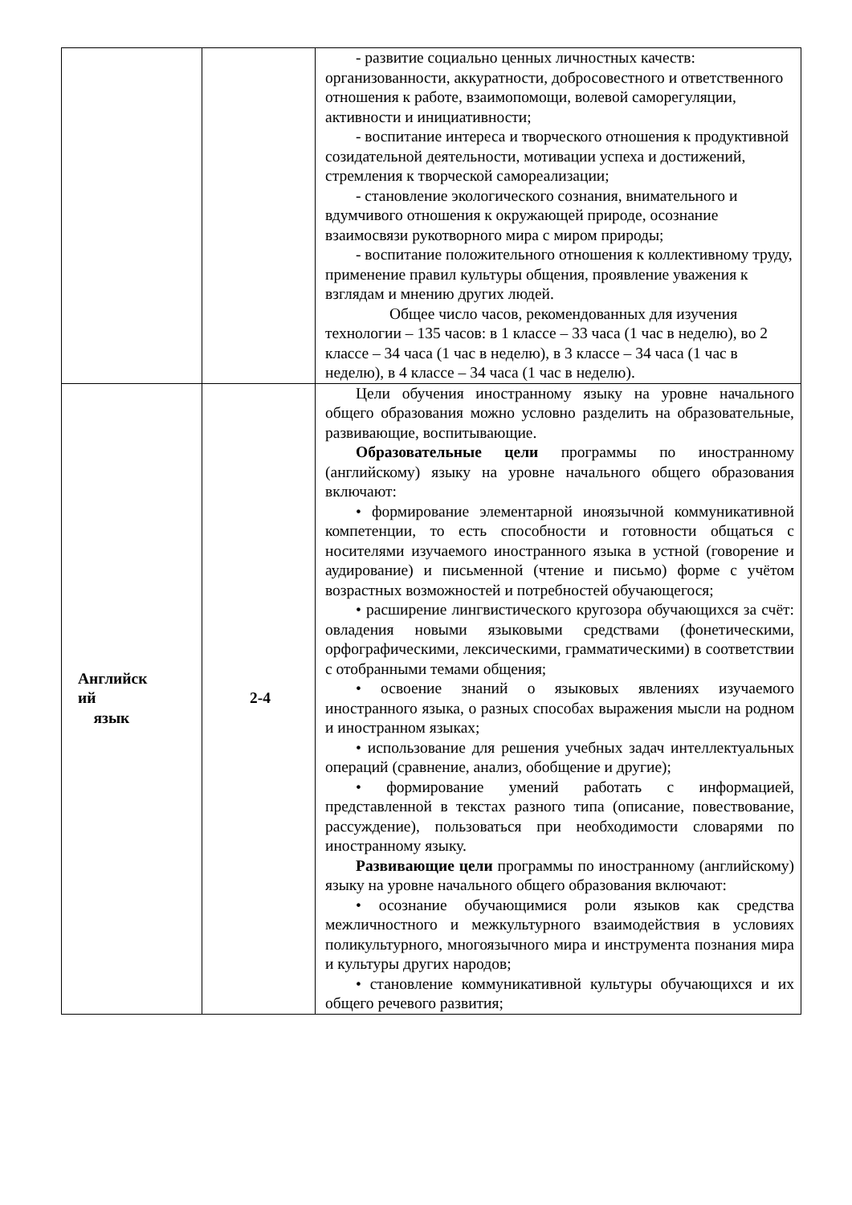| | | - развитие социально ценных личностных качеств: организованности, аккуратности, добросовестного и ответственного отношения к работе, взаимопомощи, волевой саморегуляции, активности и инициативности; - воспитание интереса и творческого отношения к продуктивной созидательной деятельности, мотивации успеха и достижений, стремления к творческой самореализации; - становление экологического сознания, внимательного и вдумчивого отношения к окружающей природе, осознание взаимосвязи рукотворного мира с миром природы; - воспитание положительного отношения к коллективному труду, применение правил культуры общения, проявление уважения к взглядам и мнению других людей. Общее число часов, рекомендованных для изучения технологии – 135 часов: в 1 классе – 33 часа (1 час в неделю), во 2 классе – 34 часа (1 час в неделю), в 3 классе – 34 часа (1 час в неделю), в 4 классе – 34 часа (1 час в неделю). |
| Английск ий язык | 2-4 | Цели обучения иностранному языку на уровне начального общего образования можно условно разделить на образовательные, развивающие, воспитывающие. Образовательные цели программы по иностранному (английскому) языку на уровне начального общего образования включают: • формирование элементарной иноязычной коммуникативной компетенции, то есть способности и готовности общаться с носителями изучаемого иностранного языка в устной (говорение и аудирование) и письменной (чтение и письмо) форме с учётом возрастных возможностей и потребностей обучающегося; • расширение лингвистического кругозора обучающихся за счёт: овладения новыми языковыми средствами (фонетическими, орфографическими, лексическими, грамматическими) в соответствии с отобранными темами общения; • освоение знаний о языковых явлениях изучаемого иностранного языка, о разных способах выражения мысли на родном и иностранном языках; • использование для решения учебных задач интеллектуальных операций (сравнение, анализ, обобщение и другие); • формирование умений работать с информацией, представленной в текстах разного типа (описание, повествование, рассуждение), пользоваться при необходимости словарями по иностранному языку. Развивающие цели программы по иностранному (английскому) языку на уровне начального общего образования включают: • осознание обучающимися роли языков как средства межличностного и межкультурного взаимодействия в условиях поликультурного, многоязычного мира и инструмента познания мира и культуры других народов; • становление коммуникативной культуры обучающихся и их общего речевого развития; |